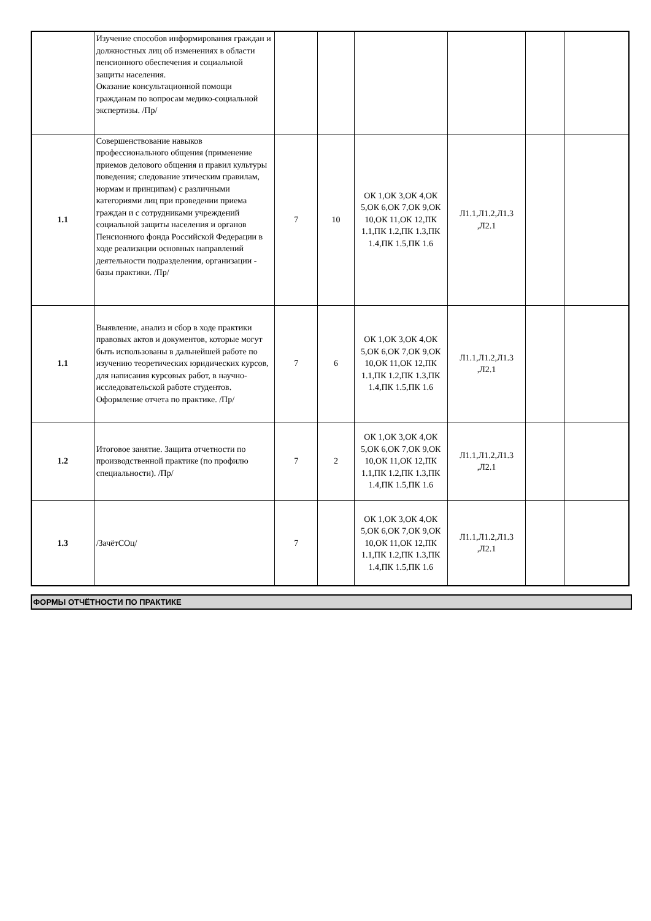| | Изучение способов информирования граждан и должностных лиц об изменениях в области пенсионного обеспечения и социальной защиты населения. Оказание консультационной помощи гражданам по вопросам медико-социальной экспертизы. /Пр/ | | | | | | |
| 1.1 | Совершенствование навыков профессионального общения (применение приемов делового общения и правил культуры поведения; следование этическим правилам, нормам и принципам) с различными категориями лиц при проведении приема граждан и с сотрудниками учреждений социальной защиты населения и органов Пенсионного фонда Российской Федерации в ходе реализации основных направлений деятельности подразделения, организации - базы практики. /Пр/ | 7 | 10 | ОК 1,ОК 3,ОК 4,ОК 5,ОК 6,ОК 7,ОК 9,ОК 10,ОК 11,ОК 12,ПК 1.1,ПК 1.2,ПК 1.3,ПК 1.4,ПК 1.5,ПК 1.6 | Л1.1,Л1.2,Л1.3 ,Л2.1 | | |
| 1.1 | Выявление, анализ и сбор в ходе практики правовых актов и документов, которые могут быть использованы в дальнейшей работе по изучению теоретических юридических курсов, для написания курсовых работ, в научно- исследовательской работе студентов. Оформление отчета по практике. /Пр/ | 7 | 6 | ОК 1,ОК 3,ОК 4,ОК 5,ОК 6,ОК 7,ОК 9,ОК 10,ОК 11,ОК 12,ПК 1.1,ПК 1.2,ПК 1.3,ПК 1.4,ПК 1.5,ПК 1.6 | Л1.1,Л1.2,Л1.3 ,Л2.1 | | |
| 1.2 | Итоговое занятие. Защита отчетности по производственной практике (по профилю специальности). /Пр/ | 7 | 2 | ОК 1,ОК 3,ОК 4,ОК 5,ОК 6,ОК 7,ОК 9,ОК 10,ОК 11,ОК 12,ПК 1.1,ПК 1.2,ПК 1.3,ПК 1.4,ПК 1.5,ПК 1.6 | Л1.1,Л1.2,Л1.3 ,Л2.1 | | |
| 1.3 | /ЗачётСОц/ | 7 | | ОК 1,ОК 3,ОК 4,ОК 5,ОК 6,ОК 7,ОК 9,ОК 10,ОК 11,ОК 12,ПК 1.1,ПК 1.2,ПК 1.3,ПК 1.4,ПК 1.5,ПК 1.6 | Л1.1,Л1.2,Л1.3 ,Л2.1 | | |
ФОРМЫ ОТЧЁТНОСТИ ПО ПРАКТИКЕ